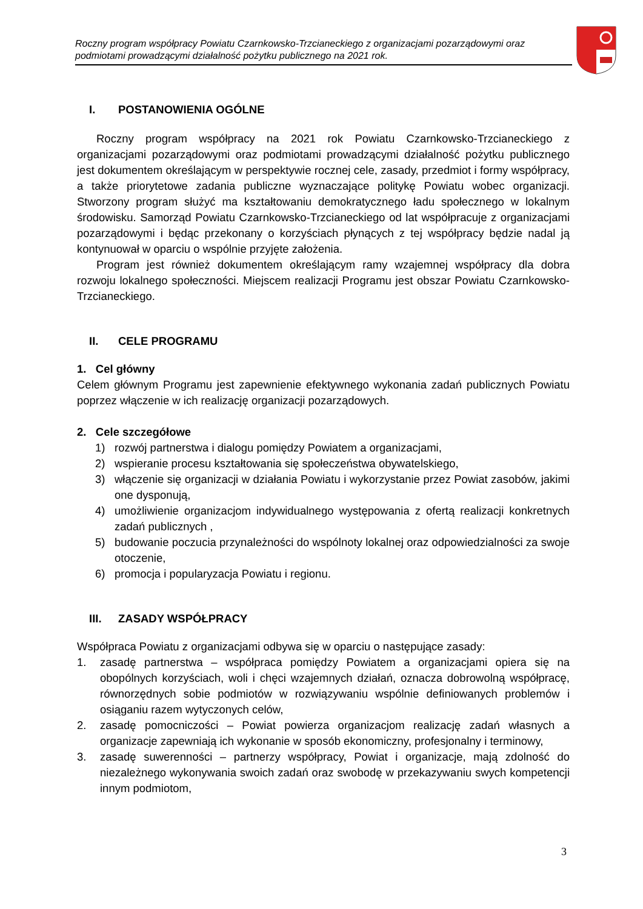Roczny program współpracy Powiatu Czarnkowsko-Trzcianeckiego z organizacjami pozarządowymi oraz podmiotami prowadzącymi działalność pożytku publicznego na 2021 rok.
I. POSTANOWIENIA OGÓLNE
Roczny program współpracy na 2021 rok Powiatu Czarnkowsko-Trzcianeckiego z organizacjami pozarządowymi oraz podmiotami prowadzącymi działalność pożytku publicznego jest dokumentem określającym w perspektywie rocznej cele, zasady, przedmiot i formy współpracy, a także priorytetowe zadania publiczne wyznaczające politykę Powiatu wobec organizacji. Stworzony program służyć ma kształtowaniu demokratycznego ładu społecznego w lokalnym środowisku. Samorząd Powiatu Czarnkowsko-Trzcianeckiego od lat współpracuje z organizacjami pozarządowymi i będąc przekonany o korzyściach płynących z tej współpracy będzie nadal ją kontynuował w oparciu o wspólnie przyjęte założenia.
Program jest również dokumentem określającym ramy wzajemnej współpracy dla dobra rozwoju lokalnego społeczności. Miejscem realizacji Programu jest obszar Powiatu Czarnkowsko-Trzcianeckiego.
II. CELE PROGRAMU
1. Cel główny
Celem głównym Programu jest zapewnienie efektywnego wykonania zadań publicznych Powiatu poprzez włączenie w ich realizację organizacji pozarządowych.
2. Cele szczegółowe
1) rozwój partnerstwa i dialogu pomiędzy Powiatem a organizacjami,
2) wspieranie procesu kształtowania się społeczeństwa obywatelskiego,
3) włączenie się organizacji w działania Powiatu i wykorzystanie przez Powiat zasobów, jakimi one dysponują,
4) umożliwienie organizacjom indywidualnego występowania z ofertą realizacji konkretnych zadań publicznych ,
5) budowanie poczucia przynależności do wspólnoty lokalnej oraz odpowiedzialności za swoje otoczenie,
6) promocja i popularyzacja Powiatu i regionu.
III. ZASADY WSPÓŁPRACY
Współpraca Powiatu z organizacjami odbywa się w oparciu o następujące zasady:
1. zasadę partnerstwa – współpraca pomiędzy Powiatem a organizacjami opiera się na obopólnych korzyściach, woli i chęci wzajemnych działań, oznacza dobrowolną współpracę, równorzędnych sobie podmiotów w rozwiązywaniu wspólnie definiowanych problemów i osiąganiu razem wytyczonych celów,
2. zasadę pomocniczości – Powiat powierza organizacjom realizację zadań własnych a organizacje zapewniają ich wykonanie w sposób ekonomiczny, profesjonalny i terminowy,
3. zasadę suwerenności – partnerzy współpracy, Powiat i organizacje, mają zdolność do niezależnego wykonywania swoich zadań oraz swobodę w przekazywaniu swych kompetencji innym podmiotom,
3